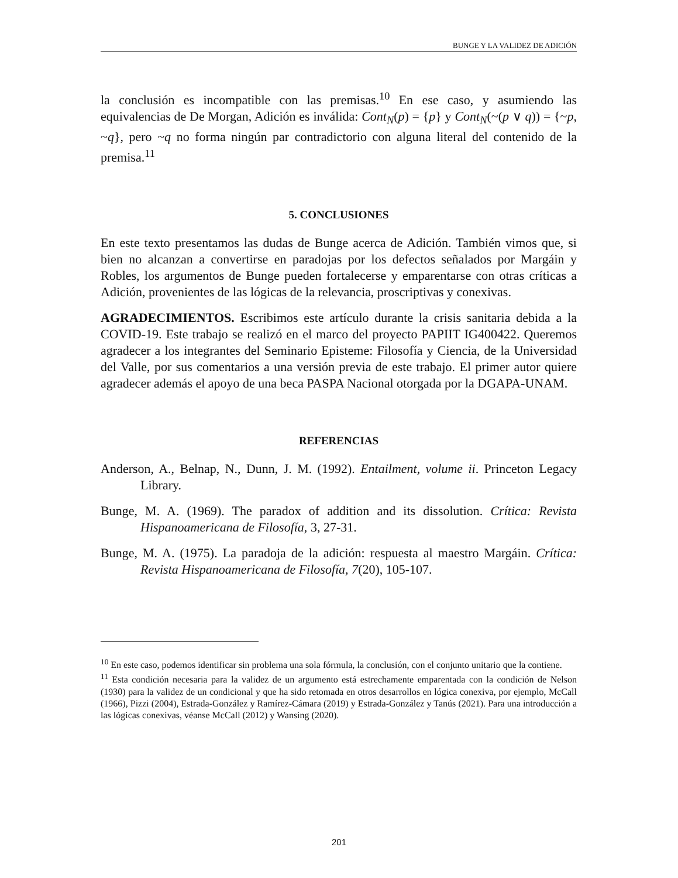BUNGE Y LA VALIDEZ DE ADICIÓN
la conclusión es incompatible con las premisas.<sup>10</sup> En ese caso, y asumiendo las equivalencias de De Morgan, Adición es inválida: Cont<sub>N</sub>(p) = {p} y Cont<sub>N</sub>(~(p ∨ q)) = {~p, ~q}, pero ~q no forma ningún par contradictorio con alguna literal del contenido de la premisa.<sup>11</sup>
5. CONCLUSIONES
En este texto presentamos las dudas de Bunge acerca de Adición. También vimos que, si bien no alcanzan a convertirse en paradojas por los defectos señalados por Margáin y Robles, los argumentos de Bunge pueden fortalecerse y emparentarse con otras críticas a Adición, provenientes de las lógicas de la relevancia, proscriptivas y conexivas.
AGRADECIMIENTOS. Escribimos este artículo durante la crisis sanitaria debida a la COVID-19. Este trabajo se realizó en el marco del proyecto PAPIIT IG400422. Queremos agradecer a los integrantes del Seminario Episteme: Filosofía y Ciencia, de la Universidad del Valle, por sus comentarios a una versión previa de este trabajo. El primer autor quiere agradecer además el apoyo de una beca PASPA Nacional otorgada por la DGAPA-UNAM.
REFERENCIAS
Anderson, A., Belnap, N., Dunn, J. M. (1992). Entailment, volume ii. Princeton Legacy Library.
Bunge, M. A. (1969). The paradox of addition and its dissolution. Crítica: Revista Hispanoamericana de Filosofía, 3, 27-31.
Bunge, M. A. (1975). La paradoja de la adición: respuesta al maestro Margáin. Crítica: Revista Hispanoamericana de Filosofía, 7(20), 105-107.
<sup>10</sup> En este caso, podemos identificar sin problema una sola fórmula, la conclusión, con el conjunto unitario que la contiene.
<sup>11</sup> Esta condición necesaria para la validez de un argumento está estrechamente emparentada con la condición de Nelson (1930) para la validez de un condicional y que ha sido retomada en otros desarrollos en lógica conexiva, por ejemplo, McCall (1966), Pizzi (2004), Estrada-González y Ramírez-Cámara (2019) y Estrada-González y Tanús (2021). Para una introducción a las lógicas conexivas, véanse McCall (2012) y Wansing (2020).
201